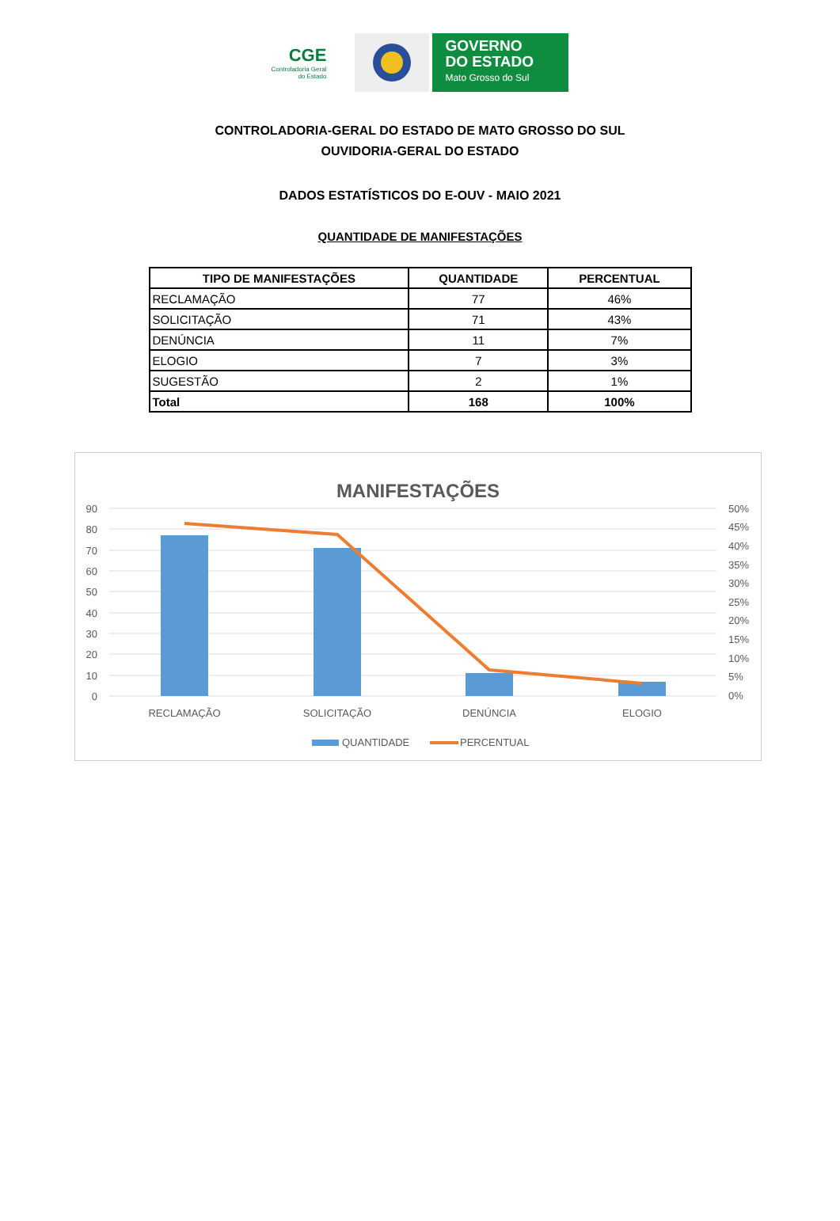CGE
Controladoria Geral
do Estado
GOVERNO
DO ESTADO
Mato Grosso do Sul
CONTROLADORIA-GERAL DO ESTADO DE MATO GROSSO DO SUL
OUVIDORIA-GERAL DO ESTADO
DADOS ESTATÍSTICOS DO E-OUV - MAIO 2021
QUANTIDADE DE MANIFESTAÇÕES
| TIPO DE MANIFESTAÇÕES | QUANTIDADE | PERCENTUAL |
| --- | --- | --- |
| RECLAMAÇÃO | 77 | 46% |
| SOLICITAÇÃO | 71 | 43% |
| DENÚNCIA | 11 | 7% |
| ELOGIO | 7 | 3% |
| SUGESTÃO | 2 | 1% |
| Total | 168 | 100% |
MANIFESTAÇÕES
90
80
70
60
50
40
30
20
10
0
50%
45%
40%
35%
30%
25%
20%
15%
10%
5%
0%
RECLAMAÇÃO
SOLICITAÇÃO
DENÚNCIA
ELOGIO
QUANTIDADE
PERCENTUAL